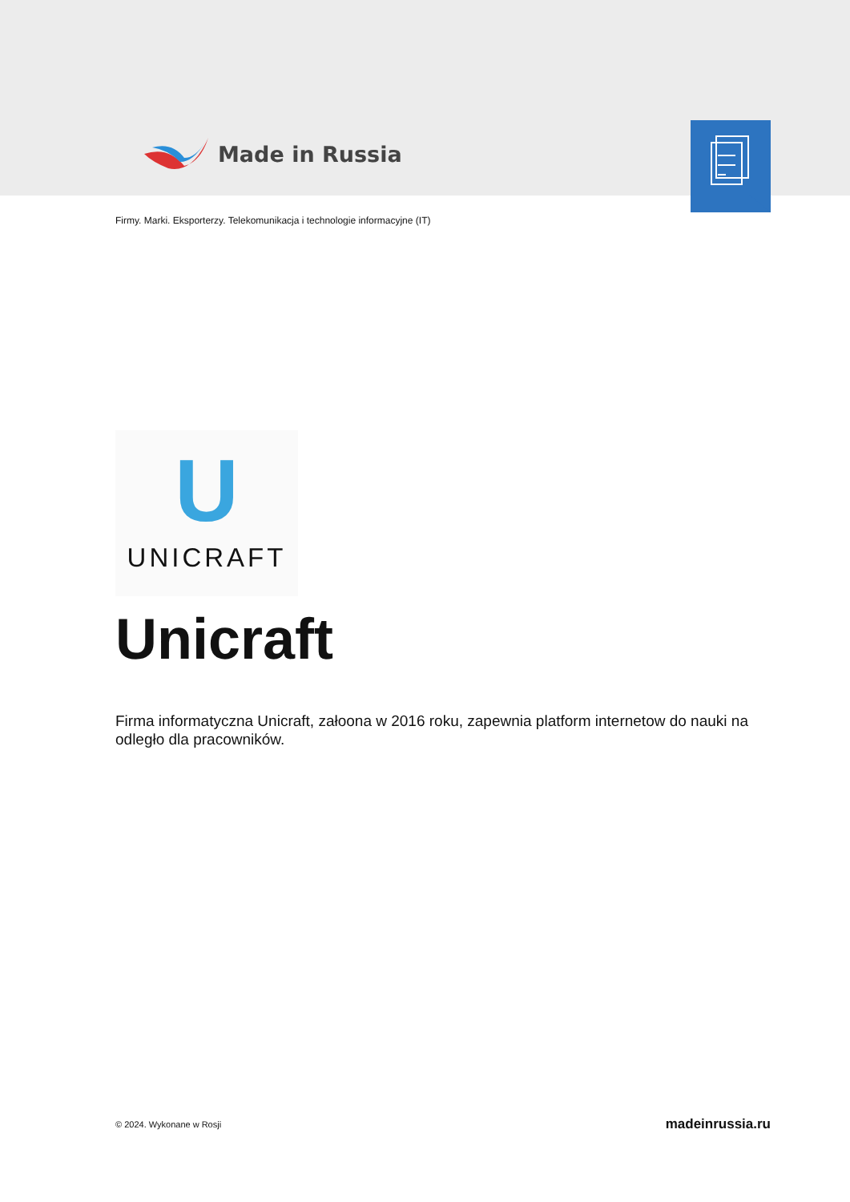Made in Russia
Firmy. Marki. Eksporterzy. Telekomunikacja i technologie informacyjne (IT)
U
UNICRAFT
Unicraft
Firma informatyczna Unicraft, załoona w 2016 roku, zapewnia platform internetow do nauki na odległo dla pracowników.
© 2024. Wykonane w Rosji madeinrussia.ru